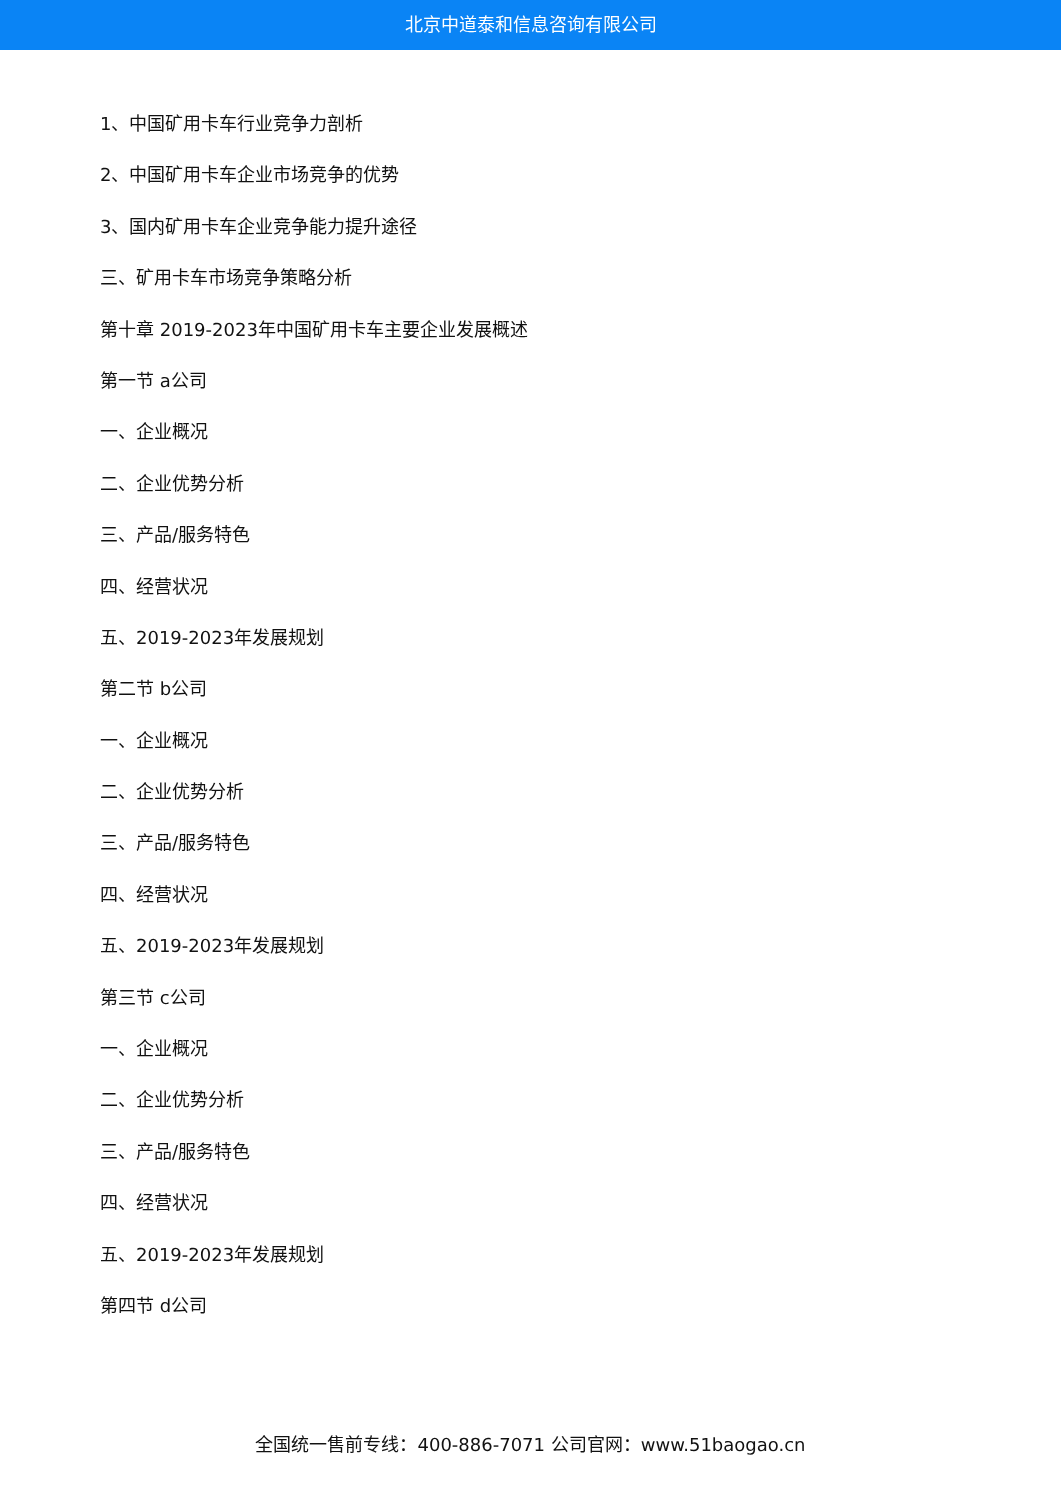北京中道泰和信息咨询有限公司
1、中国矿用卡车行业竞争力剖析
2、中国矿用卡车企业市场竞争的优势
3、国内矿用卡车企业竞争能力提升途径
三、矿用卡车市场竞争策略分析
第十章 2019-2023年中国矿用卡车主要企业发展概述
第一节 a公司
一、企业概况
二、企业优势分析
三、产品/服务特色
四、经营状况
五、2019-2023年发展规划
第二节 b公司
一、企业概况
二、企业优势分析
三、产品/服务特色
四、经营状况
五、2019-2023年发展规划
第三节 c公司
一、企业概况
二、企业优势分析
三、产品/服务特色
四、经营状况
五、2019-2023年发展规划
第四节 d公司
全国统一售前专线：400-886-7071 公司官网：www.51baogao.cn